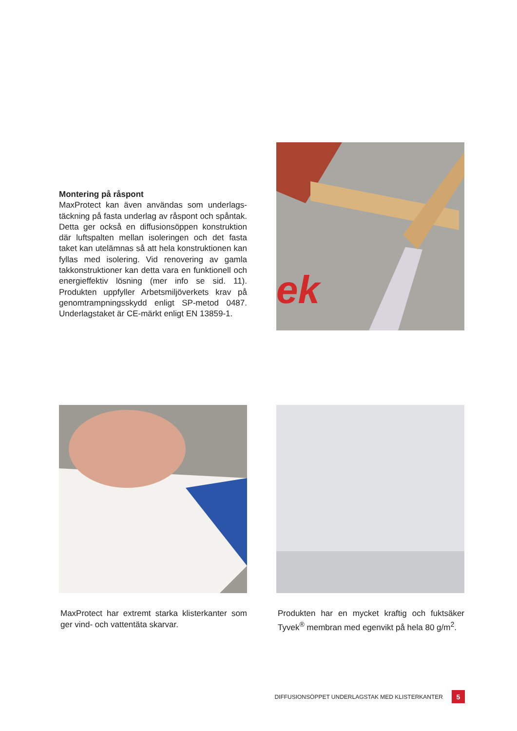Montering på råspont
MaxProtect kan även användas som underlags­täckning på fasta underlag av råspont och spåntak. Detta ger också en diffusionsöppen konstruktion där luftspalten mellan isoleringen och det fasta taket kan utelämnas så att hela konstruktionen kan fyllas med isolering. Vid renovering av gamla takkonstruktioner kan detta vara en funktionell och energieffektiv lösning (mer info se sid. 11). Produkten uppfyller Arbetsmiljöverkets krav på genomtrampningsskydd enligt SP-metod 0487. Underlagstaket är CE-märkt enligt EN 13859-1.
ek
MaxProtect har extremt starka klisterkanter som ger vind- och vattentäta skarvar.
Produkten har en mycket kraftig och fuktsäker Tyvek<sup>®</sup> membran med egenvikt på hela 80 g/m<sup>2</sup>.
DIFFUSIONSÖPPET UNDERLAGSTAK MED KLISTERKANTER 5